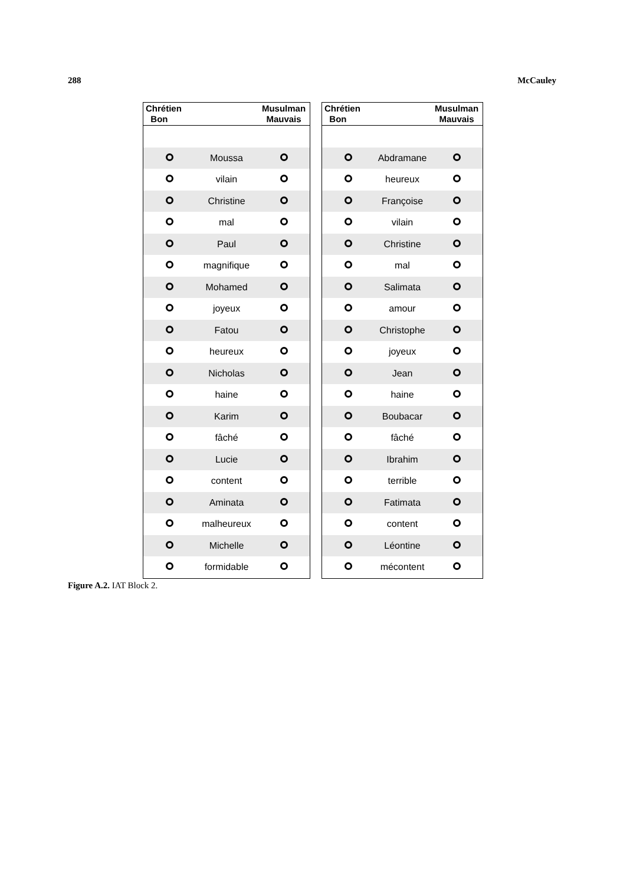288 McCauley
| Chrétien Bon | | Musulman Mauvais |
| --- | --- | --- |
| | Moussa | |
| | vilain | |
| | Christine | |
| | mal | |
| | Paul | |
| | magnifique | |
| | Mohamed | |
| | joyeux | |
| | Fatou | |
| | heureux | |
| | Nicholas | |
| | haine | |
| | Karim | |
| | fâché | |
| | Lucie | |
| | content | |
| | Aminata | |
| | malheureux | |
| | Michelle | |
| | formidable | |
| Chrétien Bon | | Musulman Mauvais |
| --- | --- | --- |
| | Abdramane | |
| | heureux | |
| | Françoise | |
| | vilain | |
| | Christine | |
| | mal | |
| | Salimata | |
| | amour | |
| | Christophe | |
| | joyeux | |
| | Jean | |
| | haine | |
| | Boubacar | |
| | fâché | |
| | Ibrahim | |
| | terrible | |
| | Fatimata | |
| | content | |
| | Léontine | |
| | mécontent | |
Figure A.2. IAT Block 2.